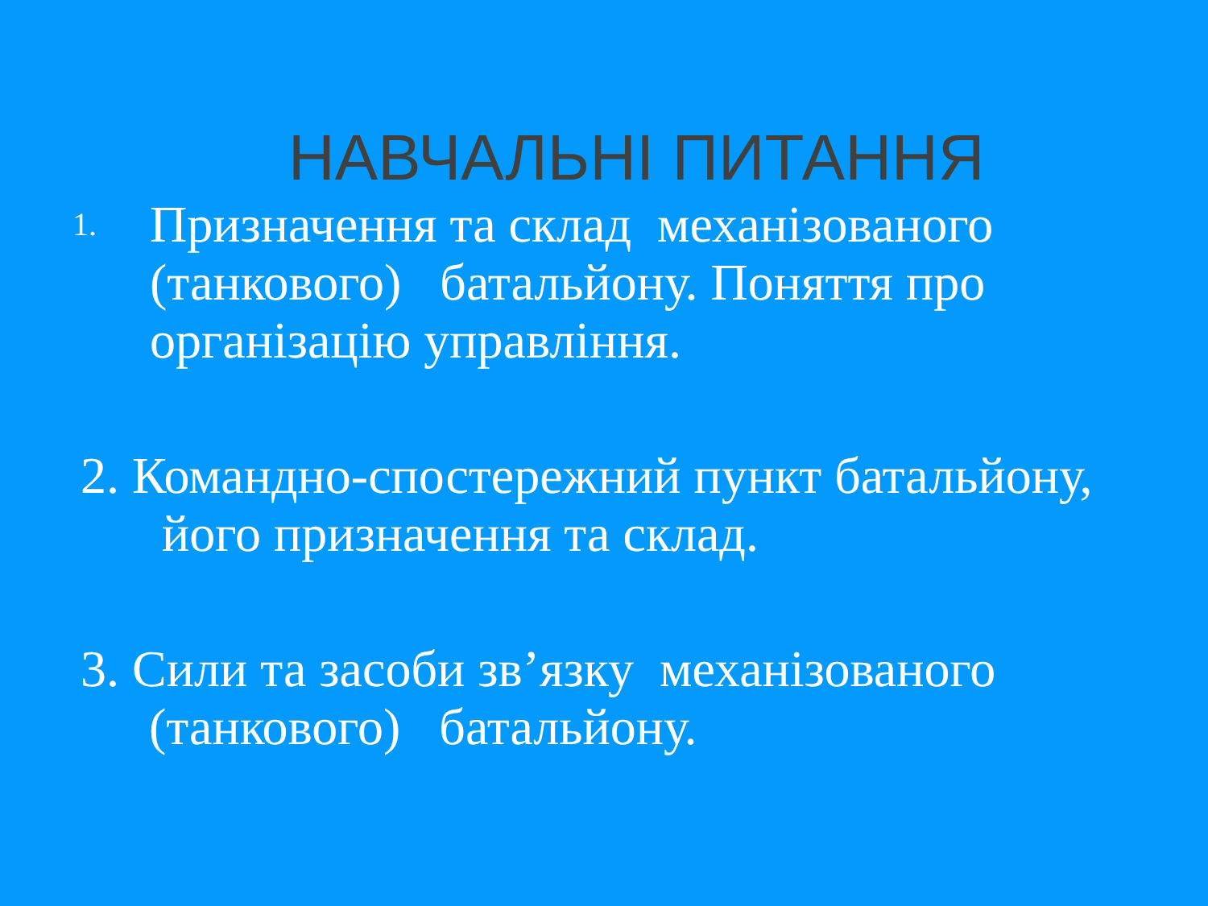НАВЧАЛЬНІ ПИТАННЯ
1.
Призначення та склад механізованого (танкового) батальйону. Поняття про організацію управління.
2. Командно-спостережний пункт батальйону, його призначення та склад.
3. Сили та засоби зв’язку механізованого (танкового) батальйону.